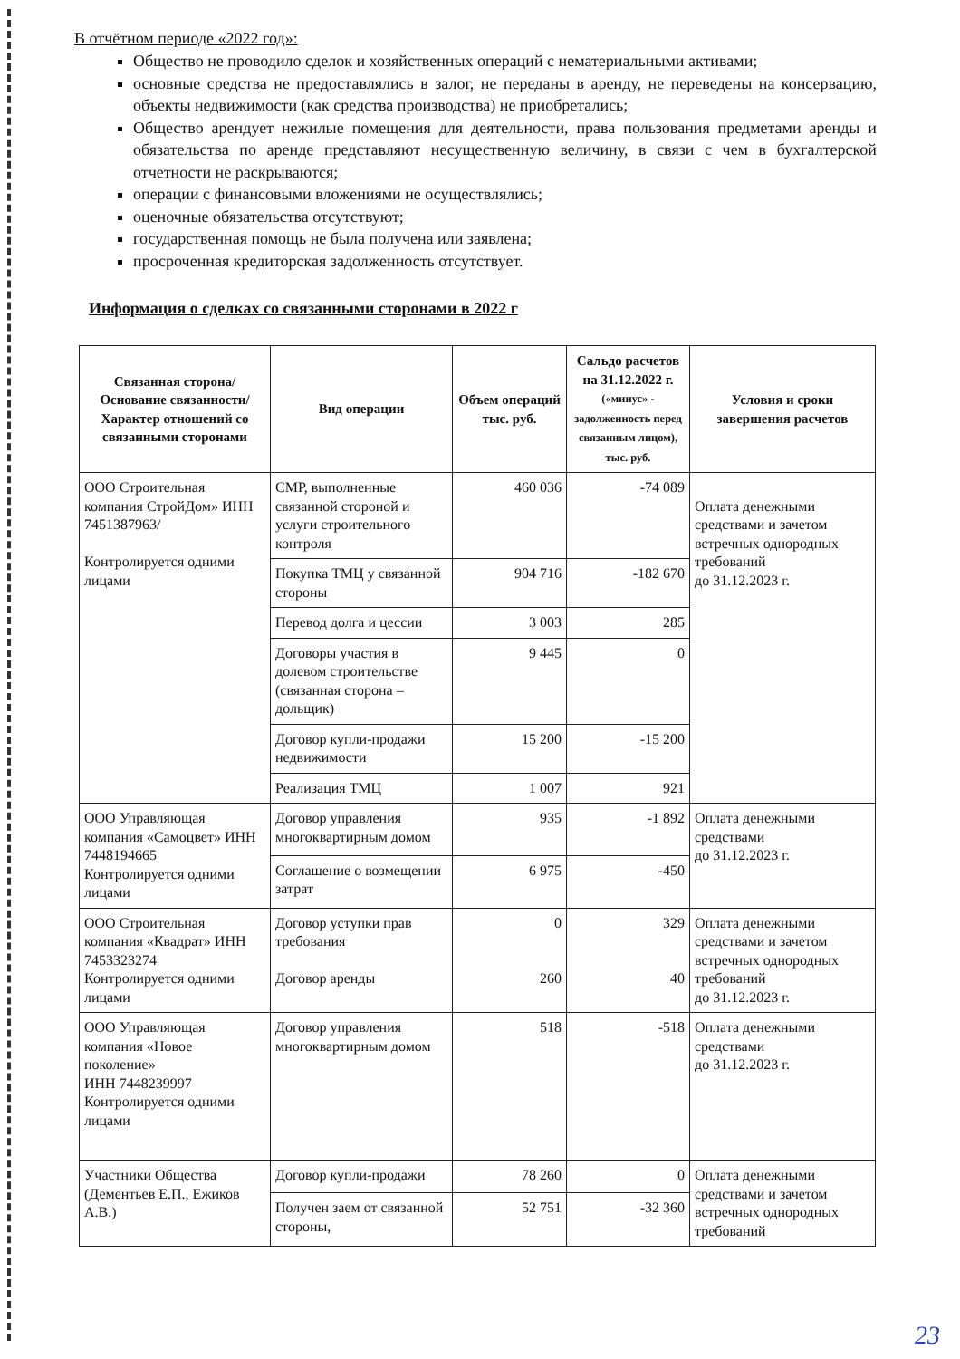В отчётном периоде «2022 год»:
Общество не проводило сделок и хозяйственных операций с нематериальными активами;
основные средства не предоставлялись в залог, не переданы в аренду, не переведены на консервацию, объекты недвижимости (как средства производства) не приобретались;
Общество арендует нежилые помещения для деятельности, права пользования предметами аренды и обязательства по аренде представляют несущественную величину, в связи с чем в бухгалтерской отчетности не раскрываются;
операции с финансовыми вложениями не осуществлялись;
оценочные обязательства отсутствуют;
государственная помощь не была получена или заявлена;
просроченная кредиторская задолженность отсутствует.
Информация о сделках со связанными сторонами в 2022 г
| Связанная сторона/ Основание связанности/ Характер отношений со связанными сторонами | Вид операции | Объем операций тыс. руб. | Сальдо расчетов на 31.12.2022 г. («минус» - задолженность перед связанным лицом), тыс. руб. | Условия и сроки завершения расчетов |
| --- | --- | --- | --- | --- |
| ООО Строительная компания СтройДом» ИНН 7451387963/ Контролируется одними лицами | СМР, выполненные связанной стороной и услуги строительного контроля | 460 036 | -74 089 | Оплата денежными средствами и зачетом встречных однородных требований до 31.12.2023 г. |
| | Покупка ТМЦ у связанной стороны | 904 716 | -182 670 | |
| | Перевод долга и цессии | 3 003 | 285 | |
| | Договоры участия в долевом строительстве (связанная сторона – дольщик) | 9 445 | 0 | |
| | Договор купли-продажи недвижимости | 15 200 | -15 200 | |
| | Реализация ТМЦ | 1 007 | 921 | |
| ООО Управляющая компания «Самоцвет» ИНН 7448194665 Контролируется одними лицами | Договор управления многоквартирным домом | 935 | -1 892 | Оплата денежными средствами до 31.12.2023 г. |
| | Соглашение о возмещении затрат | 6 975 | -450 | |
| ООО Строительная компания «Квадрат» ИНН 7453323274 Контролируется одними лицами | Договор уступки прав требования Договор аренды | 0 260 | 329 40 | Оплата денежными средствами и зачетом встречных однородных требований до 31.12.2023 г. |
| ООО Управляющая компания «Новое поколение» ИНН 7448239997 Контролируется одними лицами | Договор управления многоквартирным домом | 518 | -518 | Оплата денежными средствами до 31.12.2023 г. |
| Участники Общества (Дементьев Е.П., Ежиков А.В.) | Договор купли-продажи | 78 260 | 0 | Оплата денежными средствами и зачетом встречных однородных требований |
| | Получен заем от связанной стороны, | 52 751 | -32 360 | |
23